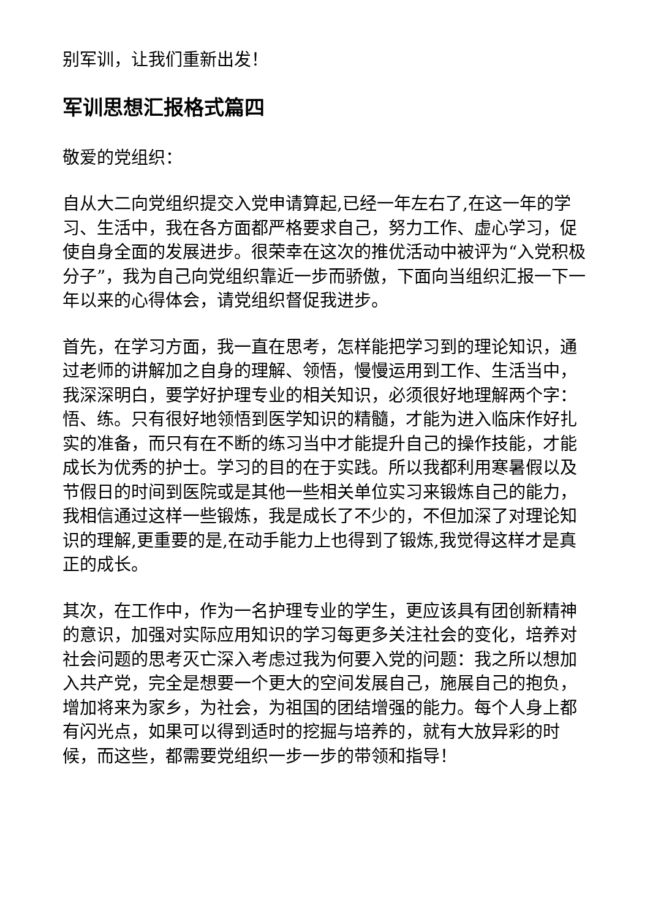别军训，让我们重新出发！
军训思想汇报格式篇四
敬爱的党组织：
自从大二向党组织提交入党申请算起,已经一年左右了,在这一年的学习、生活中，我在各方面都严格要求自己，努力工作、虚心学习，促使自身全面的发展进步。很荣幸在这次的推优活动中被评为“入党积极分子”，我为自己向党组织靠近一步而骄傲，下面向当组织汇报一下一年以来的心得体会，请党组织督促我进步。
首先，在学习方面，我一直在思考，怎样能把学习到的理论知识，通过老师的讲解加之自身的理解、领悟，慢慢运用到工作、生活当中，我深深明白，要学好护理专业的相关知识，必须很好地理解两个字：悟、练。只有很好地领悟到医学知识的精髓，才能为进入临床作好扎实的准备，而只有在不断的练习当中才能提升自己的操作技能，才能成长为优秀的护士。学习的目的在于实践。所以我都利用寒暑假以及节假日的时间到医院或是其他一些相关单位实习来锻炼自己的能力，我相信通过这样一些锻炼，我是成长了不少的，不但加深了对理论知识的理解,更重要的是,在动手能力上也得到了锻炼,我觉得这样才是真正的成长。
其次，在工作中，作为一名护理专业的学生，更应该具有团创新精神的意识，加强对实际应用知识的学习每更多关注社会的变化，培养对社会问题的思考灭亡深入考虑过我为何要入党的问题：我之所以想加入共产党，完全是想要一个更大的空间发展自己，施展自己的抱负，增加将来为家乡，为社会，为祖国的团结增强的能力。每个人身上都有闪光点，如果可以得到适时的挖掘与培养的，就有大放异彩的时候，而这些，都需要党组织一步一步的带领和指导！